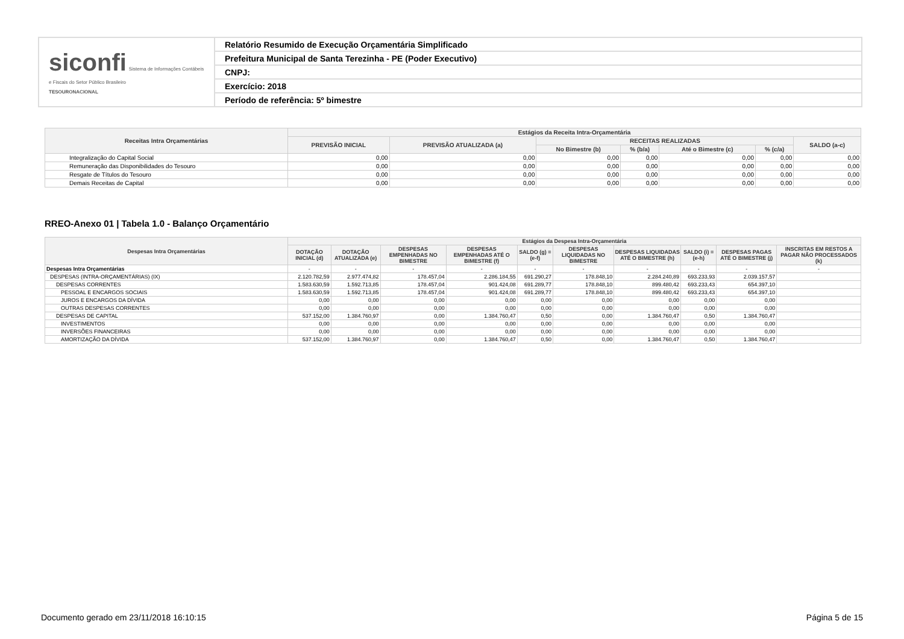| siconfi Sistema de Informações Contábeis e Fiscais do Setor Público Brasileiro TESOURONACIONAL | Relatório Resumido de Execução Orçamentária Simplificado |
| | Prefeitura Municipal de Santa Terezinha - PE (Poder Executivo) |
| | CNPJ: |
| | Exercício: 2018 |
| | Período de referência: 5º bimestre |
| Receitas Intra Orçamentárias | Estágios da Receita Intra-Orçamentária | | | | | | |
| --- | --- | --- | --- | --- | --- | --- | --- |
| | PREVISÃO INICIAL | PREVISÃO ATUALIZADA (a) | RECEITAS REALIZADAS | | | | SALDO (a-c) |
| | | | No Bimestre (b) | % (b/a) | Até o Bimestre (c) | % (c/a) | |
| Integralização do Capital Social | 0,00 | 0,00 | 0,00 | 0,00 | 0,00 | 0,00 | 0,00 |
| Remuneração das Disponibilidades do Tesouro | 0,00 | 0,00 | 0,00 | 0,00 | 0,00 | 0,00 | 0,00 |
| Resgate de Títulos do Tesouro | 0,00 | 0,00 | 0,00 | 0,00 | 0,00 | 0,00 | 0,00 |
| Demais Receitas de Capital | 0,00 | 0,00 | 0,00 | 0,00 | 0,00 | 0,00 | 0,00 |
RREO-Anexo 01 | Tabela 1.0 - Balanço Orçamentário
| Despesas Intra Orçamentárias | Estágios da Despesa Intra-Orçamentária | | | | | | | | | |
| --- | --- | --- | --- | --- | --- | --- | --- | --- | --- | --- |
| | DOTAÇÃO INICIAL (d) | DOTAÇÃO ATUALIZADA (e) | DESPESAS EMPENHADAS NO BIMESTRE | DESPESAS EMPENHADAS ATÉ O BIMESTRE (f) | SALDO (g) = (e-f) | DESPESAS LIQUIDADAS NO BIMESTRE | DESPESAS LIQUIDADAS ATÉ O BIMESTRE (h) | SALDO (i) = (e-h) | DESPESAS PAGAS ATÉ O BIMESTRE (j) | INSCRITAS EM RESTOS A PAGAR NÃO PROCESSADOS (k) |
| Despesas Intra Orçamentárias | - | - | - | - | - | - | - | - | - | - |
| DESPESAS (INTRA-ORÇAMENTÁRIAS) (IX) | 2.120.782,59 | 2.977.474,82 | 178.457,04 | 2.286.184,55 | 691.290,27 | 178.848,10 | 2.284.240,89 | 693.233,93 | 2.039.157,57 | |
| DESPESAS CORRENTES | 1.583.630,59 | 1.592.713,85 | 178.457,04 | 901.424,08 | 691.289,77 | 178.848,10 | 899.480,42 | 693.233,43 | 654.397,10 | |
| PESSOAL E ENCARGOS SOCIAIS | 1.583.630,59 | 1.592.713,85 | 178.457,04 | 901.424,08 | 691.289,77 | 178.848,10 | 899.480,42 | 693.233,43 | 654.397,10 | |
| JUROS E ENCARGOS DA DÍVIDA | 0,00 | 0,00 | 0,00 | 0,00 | 0,00 | 0,00 | 0,00 | 0,00 | 0,00 | |
| OUTRAS DESPESAS CORRENTES | 0,00 | 0,00 | 0,00 | 0,00 | 0,00 | 0,00 | 0,00 | 0,00 | 0,00 | |
| DESPESAS DE CAPITAL | 537.152,00 | 1.384.760,97 | 0,00 | 1.384.760,47 | 0,50 | 0,00 | 1.384.760,47 | 0,50 | 1.384.760,47 | |
| INVESTIMENTOS | 0,00 | 0,00 | 0,00 | 0,00 | 0,00 | 0,00 | 0,00 | 0,00 | 0,00 | |
| INVERSÕES FINANCEIRAS | 0,00 | 0,00 | 0,00 | 0,00 | 0,00 | 0,00 | 0,00 | 0,00 | 0,00 | |
| AMORTIZAÇÃO DA DÍVIDA | 537.152,00 | 1.384.760,97 | 0,00 | 1.384.760,47 | 0,50 | 0,00 | 1.384.760,47 | 0,50 | 1.384.760,47 | |
Documento gerado em 23/11/2018 16:10:15 Página 5 de 15